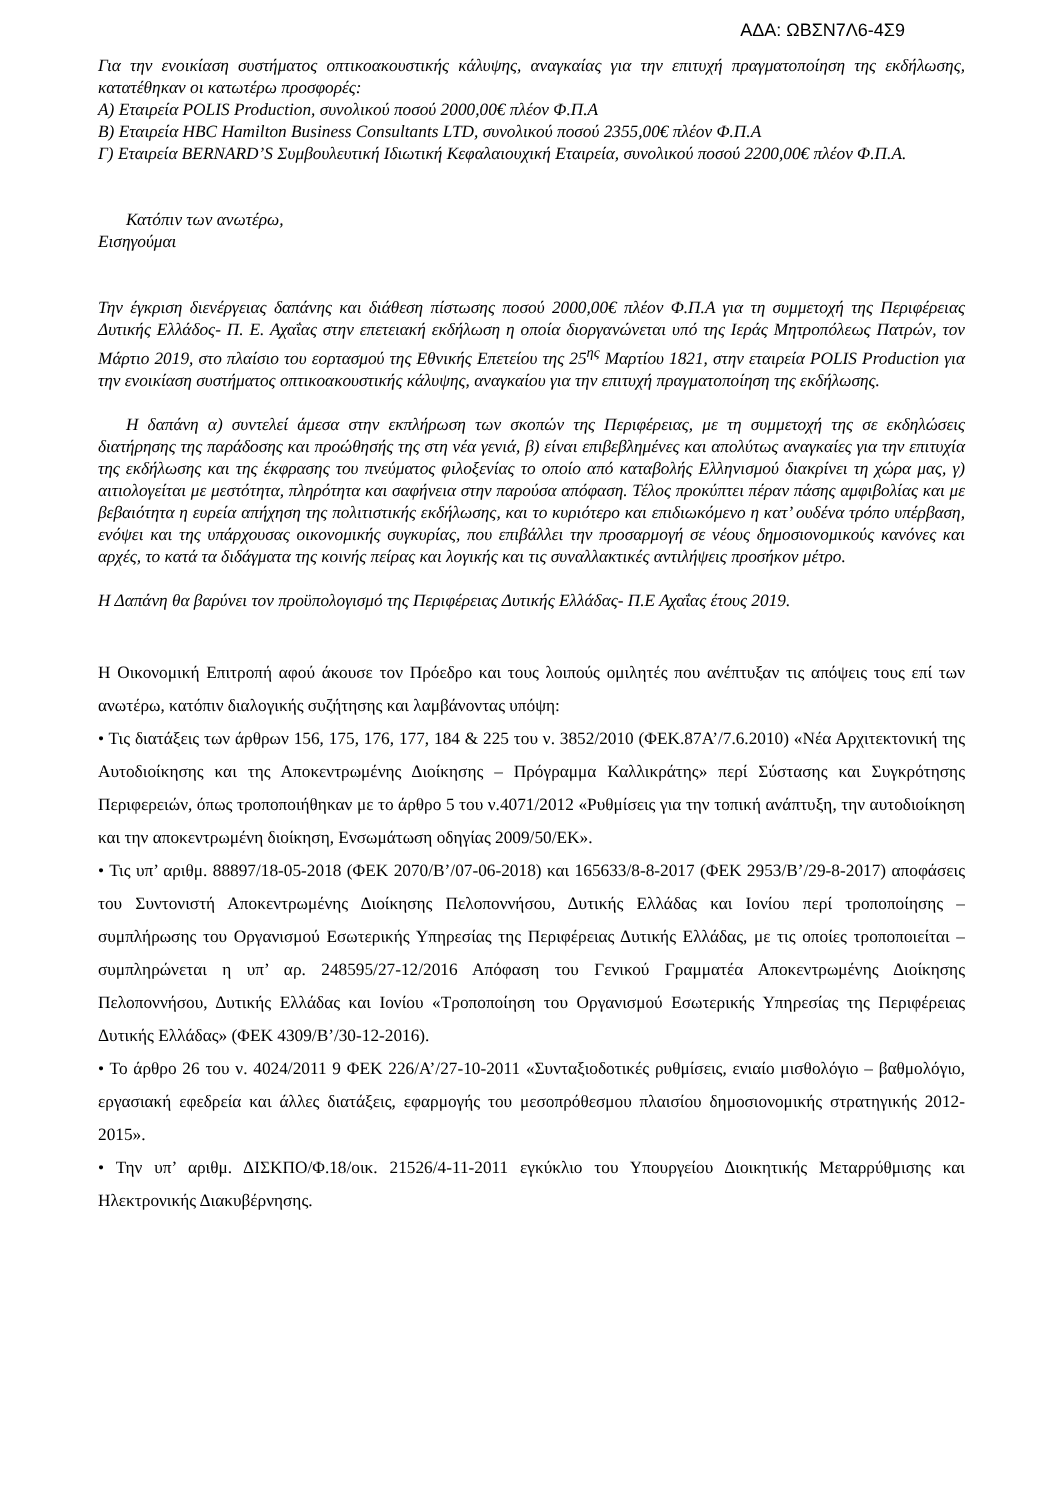ΑΔΑ: ΩΒΣΝ7Λ6-4Σ9
Για την ενοικίαση συστήματος οπτικοακουστικής κάλυψης, αναγκαίας για την επιτυχή πραγματοποίηση της εκδήλωσης, κατατέθηκαν οι κατωτέρω προσφορές:
Α) Εταιρεία POLIS Production, συνολικού ποσού 2000,00€ πλέον Φ.Π.Α
Β) Εταιρεία HBC Hamilton Business Consultants LTD, συνολικού ποσού 2355,00€ πλέον Φ.Π.Α
Γ) Εταιρεία BERNARD’S Συμβουλευτική Ιδιωτική Κεφαλαιουχική Εταιρεία, συνολικού ποσού 2200,00€ πλέον Φ.Π.Α.
Κατόπιν των ανωτέρω,
Εισηγούμαι
Την έγκριση διενέργειας δαπάνης και διάθεση πίστωσης ποσού 2000,00€ πλέον Φ.Π.Α για τη συμμετοχή της Περιφέρειας Δυτικής Ελλάδος- Π. Ε. Αχαΐας στην επετειακή εκδήλωση η οποία διοργανώνεται υπό της Ιεράς Μητροπόλεως Πατρών, τον Μάρτιο 2019, στο πλαίσιο του εορτασμού της Εθνικής Επετείου της 25<sup>ης</sup> Μαρτίου 1821, στην εταιρεία POLIS Production για την ενοικίαση συστήματος οπτικοακουστικής κάλυψης, αναγκαίου για την επιτυχή πραγματοποίηση της εκδήλωσης.
Η δαπάνη α) συντελεί άμεσα στην εκπλήρωση των σκοπών της Περιφέρειας, με τη συμμετοχή της σε εκδηλώσεις διατήρησης της παράδοσης και προώθησής της στη νέα γενιά, β) είναι επιβεβλημένες και απολύτως αναγκαίες για την επιτυχία της εκδήλωσης και της έκφρασης του πνεύματος φιλοξενίας το οποίο από καταβολής Ελληνισμού διακρίνει τη χώρα μας, γ) αιτιολογείται με μεστότητα, πληρότητα και σαφήνεια στην παρούσα απόφαση. Τέλος προκύπτει πέραν πάσης αμφιβολίας και με βεβαιότητα η ευρεία απήχηση της πολιτιστικής εκδήλωσης, και το κυριότερο και επιδιωκόμενο η κατ’ ουδένα τρόπο υπέρβαση, ενόψει και της υπάρχουσας οικονομικής συγκυρίας, που επιβάλλει την προσαρμογή σε νέους δημοσιονομικούς κανόνες και αρχές, το κατά τα διδάγματα της κοινής πείρας και λογικής και τις συναλλακτικές αντιλήψεις προσήκον μέτρο.
Η Δαπάνη θα βαρύνει τον προϋπολογισμό της Περιφέρειας Δυτικής Ελλάδας- Π.Ε Αχαΐας έτους 2019.
Η Οικονομική Επιτροπή αφού άκουσε τον Πρόεδρο και τους λοιπούς ομιλητές που ανέπτυξαν τις απόψεις τους επί των ανωτέρω, κατόπιν διαλογικής συζήτησης και λαμβάνοντας υπόψη:
• Τις διατάξεις των άρθρων 156, 175, 176, 177, 184 & 225 του ν. 3852/2010 (ΦΕΚ.87Α’/7.6.2010) «Νέα Αρχιτεκτονική της Αυτοδιοίκησης και της Αποκεντρωμένης Διοίκησης – Πρόγραμμα Καλλικράτης» περί Σύστασης και Συγκρότησης Περιφερειών, όπως τροποποιήθηκαν με το άρθρο 5 του ν.4071/2012 «Ρυθμίσεις για την τοπική ανάπτυξη, την αυτοδιοίκηση και την αποκεντρωμένη διοίκηση, Ενσωμάτωση οδηγίας 2009/50/ΕΚ».
• Τις υπ’ αριθμ. 88897/18-05-2018 (ΦΕΚ 2070/Β’/07-06-2018) και 165633/8-8-2017 (ΦΕΚ 2953/Β’/29-8-2017) αποφάσεις του Συντονιστή Αποκεντρωμένης Διοίκησης Πελοποννήσου, Δυτικής Ελλάδας και Ιονίου περί τροποποίησης – συμπλήρωσης του Οργανισμού Εσωτερικής Υπηρεσίας της Περιφέρειας Δυτικής Ελλάδας, με τις οποίες τροποποιείται – συμπληρώνεται η υπ’ αρ. 248595/27-12/2016 Απόφαση του Γενικού Γραμματέα Αποκεντρωμένης Διοίκησης Πελοποννήσου, Δυτικής Ελλάδας και Ιονίου «Τροποποίηση του Οργανισμού Εσωτερικής Υπηρεσίας της Περιφέρειας Δυτικής Ελλάδας» (ΦΕΚ 4309/Β’/30-12-2016).
• Το άρθρο 26 του ν. 4024/2011 9 ΦΕΚ 226/Α’/27-10-2011 «Συνταξιοδοτικές ρυθμίσεις, ενιαίο μισθολόγιο – βαθμολόγιο, εργασιακή εφεδρεία και άλλες διατάξεις, εφαρμογής του μεσοπρόθεσμου πλαισίου δημοσιονομικής στρατηγικής 2012-2015».
• Την υπ’ αριθμ. ΔΙΣΚΠΟ/Φ.18/οικ. 21526/4-11-2011 εγκύκλιο του Υπουργείου Διοικητικής Μεταρρύθμισης και Ηλεκτρονικής Διακυβέρνησης.